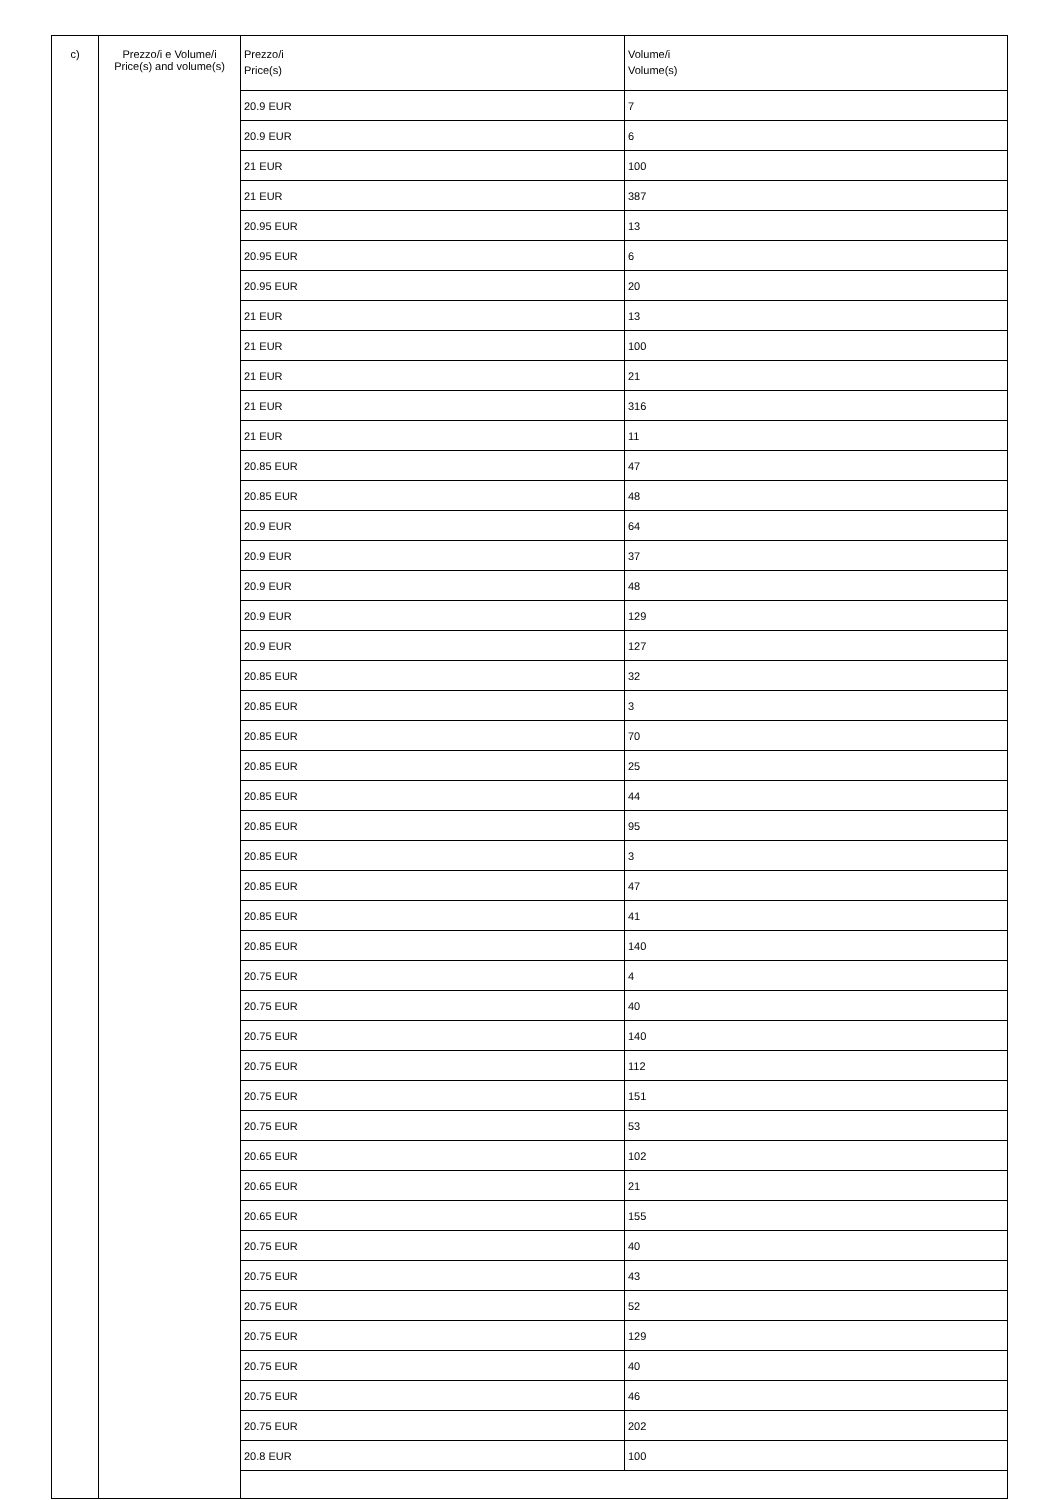| c) | Prezzo/i e Volume/i Price(s) and volume(s) | Prezzo/i Price(s) | Volume/i Volume(s) |
| | | 20.9 EUR | 7 |
| | | 20.9 EUR | 6 |
| | | 21 EUR | 100 |
| | | 21 EUR | 387 |
| | | 20.95 EUR | 13 |
| | | 20.95 EUR | 6 |
| | | 20.95 EUR | 20 |
| | | 21 EUR | 13 |
| | | 21 EUR | 100 |
| | | 21 EUR | 21 |
| | | 21 EUR | 316 |
| | | 21 EUR | 11 |
| | | 20.85 EUR | 47 |
| | | 20.85 EUR | 48 |
| | | 20.9 EUR | 64 |
| | | 20.9 EUR | 37 |
| | | 20.9 EUR | 48 |
| | | 20.9 EUR | 129 |
| | | 20.9 EUR | 127 |
| | | 20.85 EUR | 32 |
| | | 20.85 EUR | 3 |
| | | 20.85 EUR | 70 |
| | | 20.85 EUR | 25 |
| | | 20.85 EUR | 44 |
| | | 20.85 EUR | 95 |
| | | 20.85 EUR | 3 |
| | | 20.85 EUR | 47 |
| | | 20.85 EUR | 41 |
| | | 20.85 EUR | 140 |
| | | 20.75 EUR | 4 |
| | | 20.75 EUR | 40 |
| | | 20.75 EUR | 140 |
| | | 20.75 EUR | 112 |
| | | 20.75 EUR | 151 |
| | | 20.75 EUR | 53 |
| | | 20.65 EUR | 102 |
| | | 20.65 EUR | 21 |
| | | 20.65 EUR | 155 |
| | | 20.75 EUR | 40 |
| | | 20.75 EUR | 43 |
| | | 20.75 EUR | 52 |
| | | 20.75 EUR | 129 |
| | | 20.75 EUR | 40 |
| | | 20.75 EUR | 46 |
| | | 20.75 EUR | 202 |
| | | 20.8 EUR | 100 |